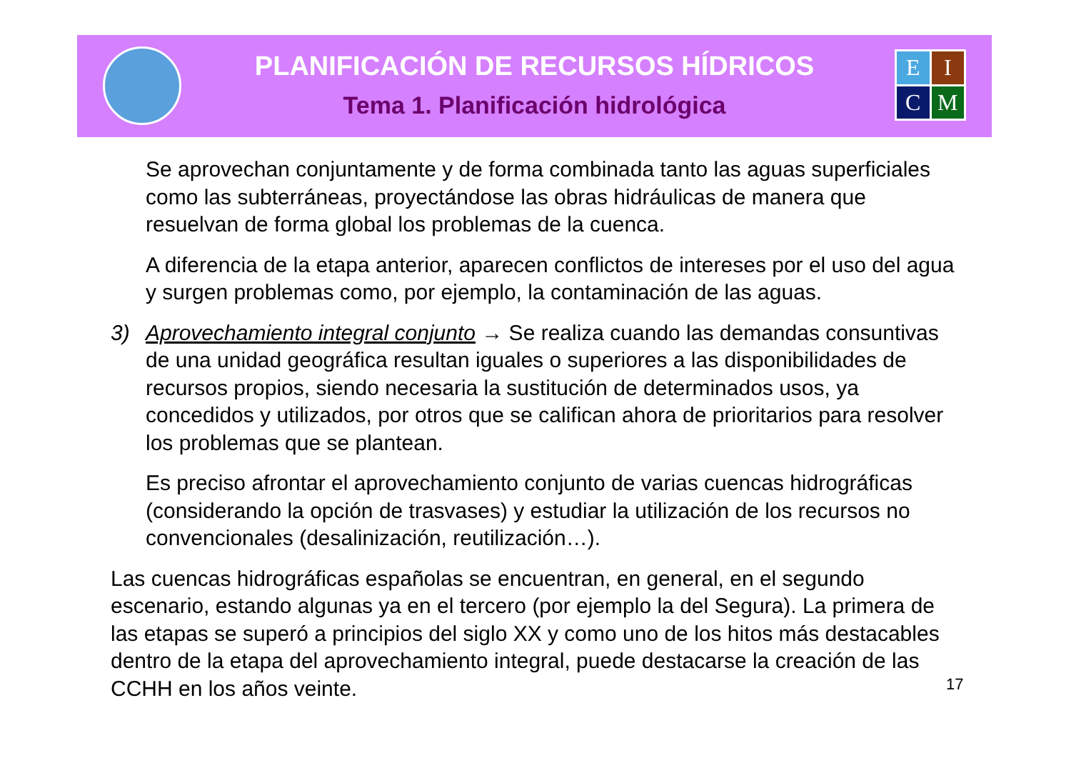E
I
C
M
PLANIFICACIÓN DE RECURSOS HÍDRICOS
Tema 1. Planificación hidrológica
Se aprovechan conjuntamente y de forma combinada tanto las aguas superficiales como las subterráneas, proyectándose las obras hidráulicas de manera que resuelvan de forma global los problemas de la cuenca.
A diferencia de la etapa anterior, aparecen conflictos de intereses por el uso del agua y surgen problemas como, por ejemplo, la contaminación de las aguas.
3) Aprovechamiento integral conjunto → Se realiza cuando las demandas consuntivas de una unidad geográfica resultan iguales o superiores a las disponibilidades de recursos propios, siendo necesaria la sustitución de determinados usos, ya concedidos y utilizados, por otros que se califican ahora de prioritarios para resolver los problemas que se plantean.
Es preciso afrontar el aprovechamiento conjunto de varias cuencas hidrográficas (considerando la opción de trasvases) y estudiar la utilización de los recursos no convencionales (desalinización, reutilización…).
Las cuencas hidrográficas españolas se encuentran, en general, en el segundo escenario, estando algunas ya en el tercero (por ejemplo la del Segura). La primera de las etapas se superó a principios del siglo XX y como uno de los hitos más destacables dentro de la etapa del aprovechamiento integral, puede destacarse la creación de las CCHH en los años veinte.
17